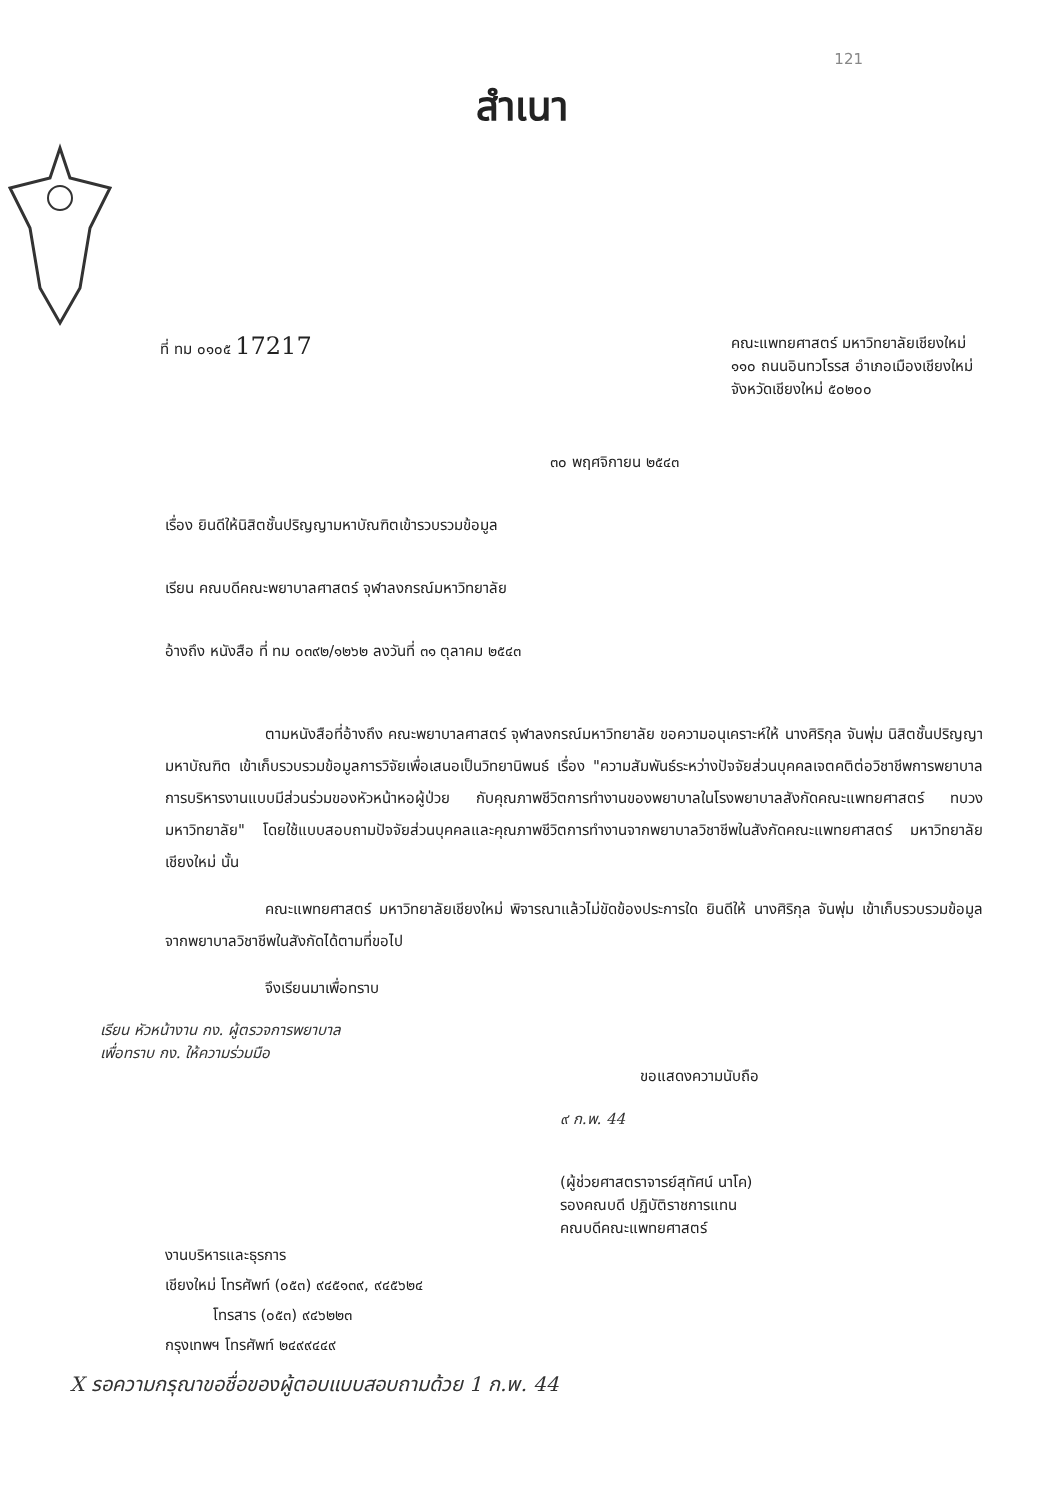121
สำเนา
ที่ ทม ๐๑๐๕ 17217
คณะแพทยศาสตร์ มหาวิทยาลัยเชียงใหม่
๑๑๐ ถนนอินทวโรรส อำเภอเมืองเชียงใหม่
จังหวัดเชียงใหม่ ๕๐๒๐๐
๓๐ พฤศจิกายน ๒๕๔๓
เรื่อง ยินดีให้นิสิตชั้นปริญญามหาบัณฑิตเข้ารวบรวมข้อมูล
เรียน คณบดีคณะพยาบาลศาสตร์ จุฬาลงกรณ์มหาวิทยาลัย
อ้างถึง หนังสือ ที่ ทม ๐๓๙๒/๑๒๖๒ ลงวันที่ ๓๑ ตุลาคม ๒๕๔๓
ตามหนังสือที่อ้างถึง คณะพยาบาลศาสตร์ จุฬาลงกรณ์มหาวิทยาลัย ขอความอนุเคราะห์ให้ นางศิริกุล จันพุ่ม นิสิตชั้นปริญญามหาบัณฑิต เข้าเก็บรวบรวมข้อมูลการวิจัยเพื่อเสนอเป็นวิทยานิพนธ์ เรื่อง "ความสัมพันธ์ระหว่างปัจจัยส่วนบุคคลเจตคติต่อวิชาชีพการพยาบาล การบริหารงานแบบมีส่วนร่วมของหัวหน้าหอผู้ป่วย กับคุณภาพชีวิตการทำงานของพยาบาลในโรงพยาบาลสังกัดคณะแพทยศาสตร์ ทบวงมหาวิทยาลัย" โดยใช้แบบสอบถามปัจจัยส่วนบุคคลและคุณภาพชีวิตการทำงานจากพยาบาลวิชาชีพในสังกัดคณะแพทยศาสตร์ มหาวิทยาลัยเชียงใหม่ นั้น
คณะแพทยศาสตร์ มหาวิทยาลัยเชียงใหม่ พิจารณาแล้วไม่ขัดข้องประการใด ยินดีให้ นางศิริกุล จันพุ่ม เข้าเก็บรวบรวมข้อมูลจากพยาบาลวิชาชีพในสังกัดได้ตามที่ขอไป
จึงเรียนมาเพื่อทราบ
เรียน หัวหน้างาน กง. ผู้ตรวจการพยาบาล
เพื่อทราบ กง. ให้ความร่วมมือ
ขอแสดงความนับถือ
๙ ก.พ. 44
(ผู้ช่วยศาสตราจารย์สุทัศน์ นาโค)
รองคณบดี ปฏิบัติราชการแทน
คณบดีคณะแพทยศาสตร์
งานบริหารและธุรการ
เชียงใหม่ โทรศัพท์ (๐๕๓) ๙๔๕๑๓๙, ๙๔๕๖๒๔
โทรสาร (๐๕๓) ๙๔๖๒๒๓
กรุงเทพฯ โทรศัพท์ ๒๔๙๙๔๔๙
X รอความกรุณาขอชื่อของผู้ตอบแบบสอบถามด้วย 1 ก.พ. 44